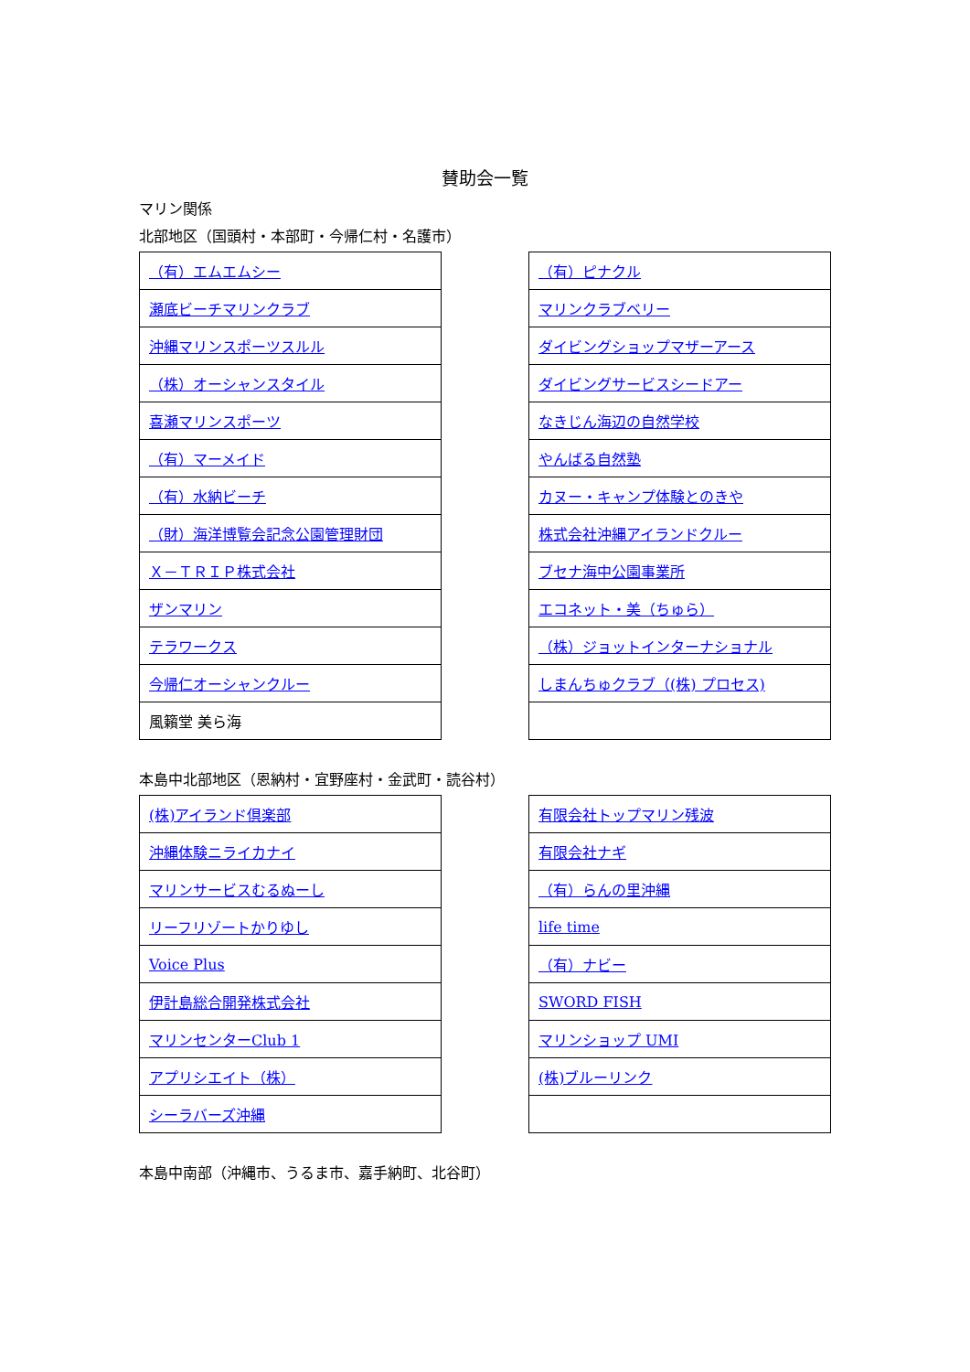賛助会一覧
マリン関係
北部地区（国頭村・本部町・今帰仁村・名護市）
| （有）エムエムシー |
| 瀬底ビーチマリンクラブ |
| 沖縄マリンスポーツスルル |
| （株）オーシャンスタイル |
| 喜瀬マリンスポーツ |
| （有）マーメイド |
| （有）水納ビーチ |
| （財）海洋博覧会記念公園管理財団 |
| Ｘ－ＴＲＩＰ株式会社 |
| ザンマリン |
| テラワークス |
| 今帰仁オーシャンクルー |
| 風籟堂 美ら海 |
| （有）ピナクル |
| マリンクラブベリー |
| ダイビングショップマザーアース |
| ダイビングサービスシードアー |
| なきじん海辺の自然学校 |
| やんばる自然塾 |
| カヌー・キャンプ体験とのきや |
| 株式会社沖縄アイランドクルー |
| ブセナ海中公園事業所 |
| エコネット・美（ちゅら） |
| （株）ジョットインターナショナル |
| しまんちゅクラブ（(株) プロセス) |
本島中北部地区（恩納村・宜野座村・金武町・読谷村）
| (株)アイランド倶楽部 |
| 沖縄体験ニライカナイ |
| マリンサービスむるぬーし |
| リーフリゾートかりゆし |
| Voice Plus |
| 伊計島総合開発株式会社 |
| マリンセンターClub 1 |
| アプリシエイト（株） |
| シーラバーズ沖縄 |
| 有限会社トップマリン残波 |
| 有限会社ナギ |
| （有）らんの里沖縄 |
| life time |
| （有）ナビー |
| SWORD FISH |
| マリンショップ UMI |
| (株)ブルーリンク |
本島中南部（沖縄市、うるま市、嘉手納町、北谷町）